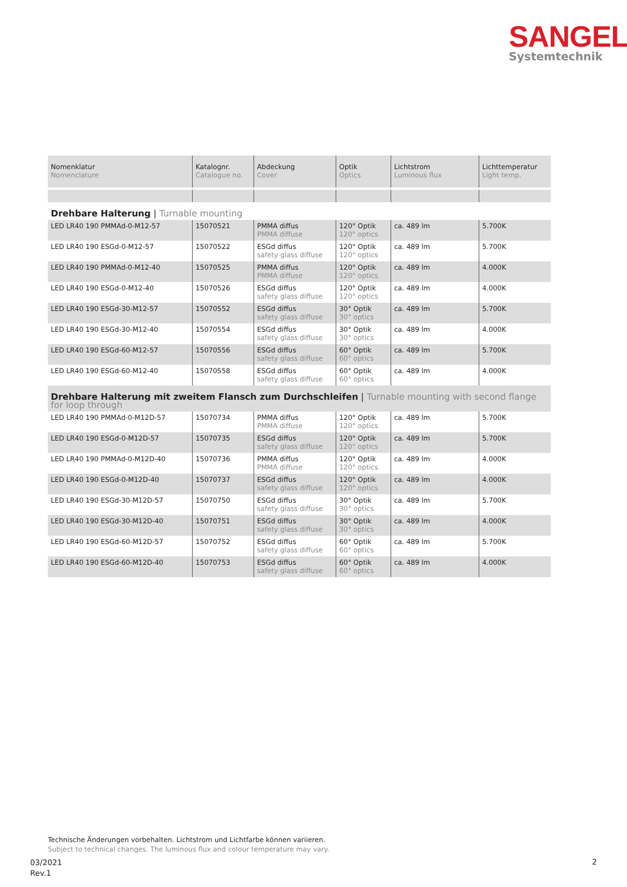SANGEL<sup>®</sup>
Systemtechnik
| Nomenklatur Nomenclature | Katalognr. Catalogue no. | Abdeckung Cover | Optik Optics | Lichtstrom Luminous flux | Lichttemperatur Light temp. |
| --- | --- | --- | --- | --- | --- |
| Drehbare Halterung / Turnable mounting | | | | | |
| LED LR40 190 PMMAd-0-M12-57 | 15070521 | PMMA diffus PMMA diffuse | 120° Optik 120° optics | ca. 489 lm | 5.700K |
| LED LR40 190 ESGd-0-M12-57 | 15070522 | ESGd diffus safety glass diffuse | 120° Optik 120° optics | ca. 489 lm | 5.700K |
| LED LR40 190 PMMAd-0-M12-40 | 15070525 | PMMA diffus PMMA diffuse | 120° Optik 120° optics | ca. 489 lm | 4.000K |
| LED LR40 190 ESGd-0-M12-40 | 15070526 | ESGd diffus safety glass diffuse | 120° Optik 120° optics | ca. 489 lm | 4.000K |
| LED LR40 190 ESGd-30-M12-57 | 15070552 | ESGd diffus safety glass diffuse | 30° Optik 30° optics | ca. 489 lm | 5.700K |
| LED LR40 190 ESGd-30-M12-40 | 15070554 | ESGd diffus safety glass diffuse | 30° Optik 30° optics | ca. 489 lm | 4.000K |
| LED LR40 190 ESGd-60-M12-57 | 15070556 | ESGd diffus safety glass diffuse | 60° Optik 60° optics | ca. 489 lm | 5.700K |
| LED LR40 190 ESGd-60-M12-40 | 15070558 | ESGd diffus safety glass diffuse | 60° Optik 60° optics | ca. 489 lm | 4.000K |
| Drehbare Halterung mit zweitem Flansch zum Durchschleifen / Turnable mounting with second flange for loop through | | | | | |
| LED LR40 190 PMMAd-0-M12D-57 | 15070734 | PMMA diffus PMMA diffuse | 120° Optik 120° optics | ca. 489 lm | 5.700K |
| LED LR40 190 ESGd-0-M12D-57 | 15070735 | ESGd diffus safety glass diffuse | 120° Optik 120° optics | ca. 489 lm | 5.700K |
| LED LR40 190 PMMAd-0-M12D-40 | 15070736 | PMMA diffus PMMA diffuse | 120° Optik 120° optics | ca. 489 lm | 4.000K |
| LED LR40 190 ESGd-0-M12D-40 | 15070737 | ESGd diffus safety glass diffuse | 120° Optik 120° optics | ca. 489 lm | 4.000K |
| LED LR40 190 ESGd-30-M12D-57 | 15070750 | ESGd diffus safety glass diffuse | 30° Optik 30° optics | ca. 489 lm | 5.700K |
| LED LR40 190 ESGd-30-M12D-40 | 15070751 | ESGd diffus safety glass diffuse | 30° Optik 30° optics | ca. 489 lm | 4.000K |
| LED LR40 190 ESGd-60-M12D-57 | 15070752 | ESGd diffus safety glass diffuse | 60° Optik 60° optics | ca. 489 lm | 5.700K |
| LED LR40 190 ESGd-60-M12D-40 | 15070753 | ESGd diffus safety glass diffuse | 60° Optik 60° optics | ca. 489 lm | 4.000K |
Technische Änderungen vorbehalten. Lichtstrom und Lichtfarbe können variieren.
Subject to technical changes. The luminous flux and colour temperature may vary.
03/2021
Rev.1
2